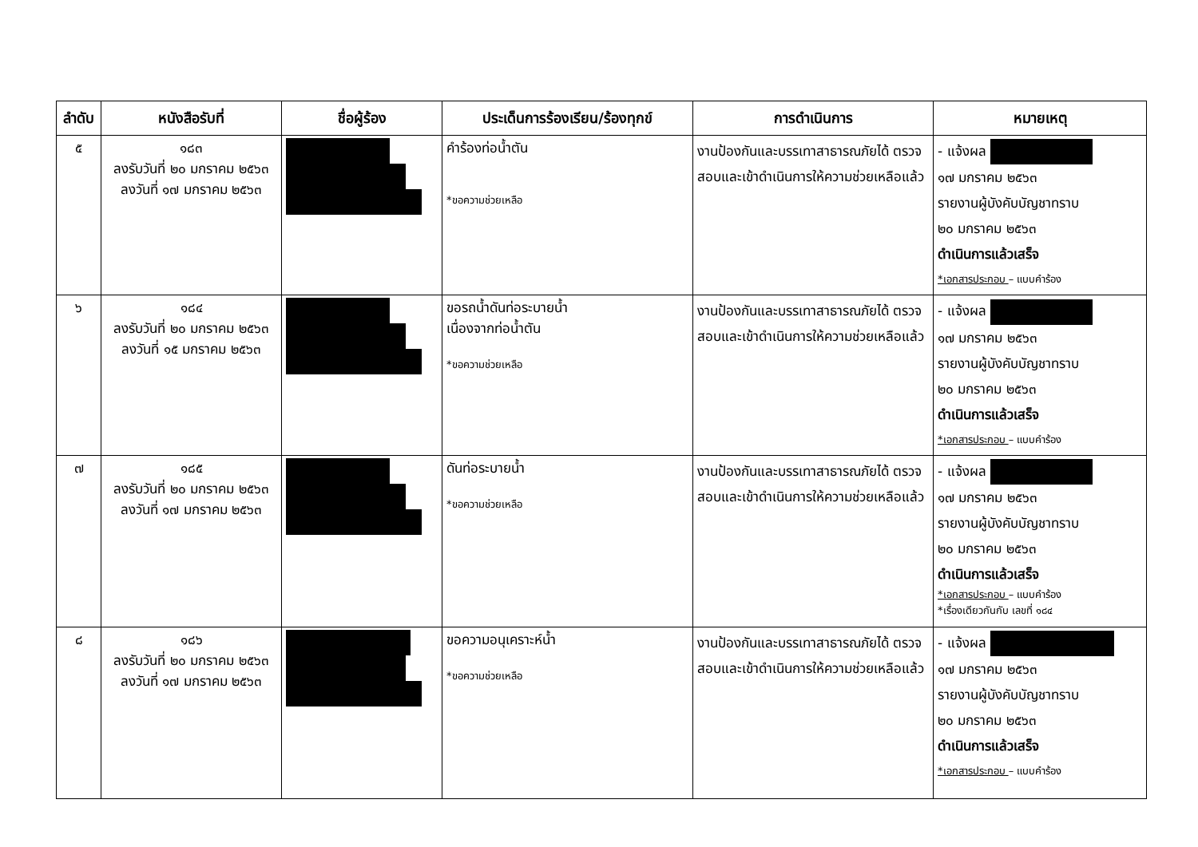| ลำดับ | หนังสือรับที่ | ชื่อผู้ร้อง | ประเด็นการร้องเรียน/ร้องทุกข์ | การดำเนินการ | หมายเหตุ |
| --- | --- | --- | --- | --- | --- |
| ๕ | ๑๘๓ ลงรับวันที่ ๒๐ มกราคม ๒๕๖๓ ลงวันที่ ๑๗ มกราคม ๒๕๖๓ | | คำร้องท่อน้ำตัน *ขอความช่วยเหลือ | งานป้องกันและบรรเทาสาธารณภัยได้ ตรวจสอบและเข้าดำเนินการให้ความช่วยเหลือแล้ว | - แจ้งผล ๑๗ มกราคม ๒๕๖๓ รายงานผู้บังคับบัญชาทราบ ๒๐ มกราคม ๒๕๖๓ ดำเนินการแล้วเสร็จ *เอกสารประกอบ – แบบคำร้อง |
| ๖ | ๑๘๔ ลงรับวันที่ ๒๐ มกราคม ๒๕๖๓ ลงวันที่ ๑๕ มกราคม ๒๕๖๓ | | ขอรถน้ำดันท่อระบายน้ำ เนื่องจากท่อน้ำตัน *ขอความช่วยเหลือ | งานป้องกันและบรรเทาสาธารณภัยได้ ตรวจสอบและเข้าดำเนินการให้ความช่วยเหลือแล้ว | - แจ้งผล ๑๗ มกราคม ๒๕๖๓ รายงานผู้บังคับบัญชาทราบ ๒๐ มกราคม ๒๕๖๓ ดำเนินการแล้วเสร็จ *เอกสารประกอบ – แบบคำร้อง |
| ๗ | ๑๘๕ ลงรับวันที่ ๒๐ มกราคม ๒๕๖๓ ลงวันที่ ๑๗ มกราคม ๒๕๖๓ | | ดันท่อระบายน้ำ *ขอความช่วยเหลือ | งานป้องกันและบรรเทาสาธารณภัยได้ ตรวจสอบและเข้าดำเนินการให้ความช่วยเหลือแล้ว | - แจ้งผล ๑๗ มกราคม ๒๕๖๓ รายงานผู้บังคับบัญชาทราบ ๒๐ มกราคม ๒๕๖๓ ดำเนินการแล้วเสร็จ *เอกสารประกอบ – แบบคำร้อง *เรื่องเดียวกันกับ เลขที่ ๑๘๔ |
| ๘ | ๑๘๖ ลงรับวันที่ ๒๐ มกราคม ๒๕๖๓ ลงวันที่ ๑๗ มกราคม ๒๕๖๓ | | ขอความอนุเคราะห์น้ำ *ขอความช่วยเหลือ | งานป้องกันและบรรเทาสาธารณภัยได้ ตรวจสอบและเข้าดำเนินการให้ความช่วยเหลือแล้ว | - แจ้งผล ๑๗ มกราคม ๒๕๖๓ รายงานผู้บังคับบัญชาทราบ ๒๐ มกราคม ๒๕๖๓ ดำเนินการแล้วเสร็จ *เอกสารประกอบ – แบบคำร้อง |